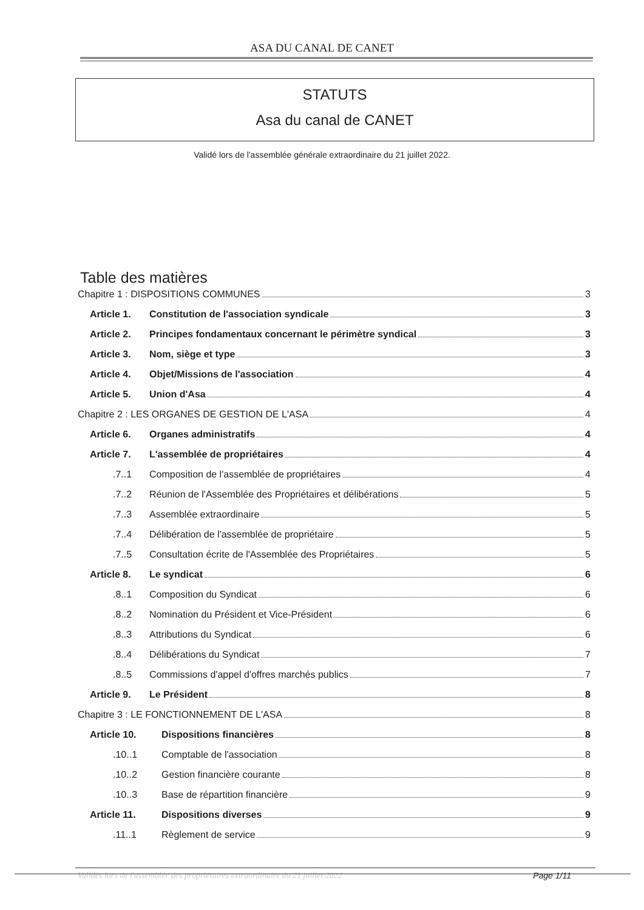ASA DU CANAL DE CANET
STATUTS
Asa du canal de CANET
Validé lors de l'assemblée générale extraordinaire du 21 juillet 2022.
Table des matières
Chapitre 1 : DISPOSITIONS COMMUNES 3
Article 1. Constitution de l'association syndicale 3
Article 2. Principes fondamentaux concernant le périmètre syndical 3
Article 3. Nom, siège et type 3
Article 4. Objet/Missions de l'association 4
Article 5. Union d'Asa 4
Chapitre 2 : LES ORGANES DE GESTION DE L'ASA 4
Article 6. Organes administratifs 4
Article 7. L'assemblée de propriétaires 4
.7..1 Composition de l'assemblée de propriétaires 4
.7..2 Réunion de l'Assemblée des Propriétaires et délibérations 5
.7..3 Assemblée extraordinaire 5
.7..4 Délibération de l'assemblée de propriétaire 5
.7..5 Consultation écrite de l'Assemblée des Propriétaires 5
Article 8. Le syndicat 6
.8..1 Composition du Syndicat 6
.8..2 Nomination du Président et Vice-Président 6
.8..3 Attributions du Syndicat 6
.8..4 Délibérations du Syndicat 7
.8..5 Commissions d'appel d'offres marchés publics 7
Article 9. Le Président 8
Chapitre 3 : LE FONCTIONNEMENT DE L'ASA 8
Article 10. Dispositions financières 8
.10..1 Comptable de l'association 8
.10..2 Gestion financière courante 8
.10..3 Base de répartition financière 9
Article 11. Dispositions diverses 9
.11..1 Règlement de service 9
Validés lors de l'assemblée des propriétaires extraordinaire du 21 juillet 2022 Page 1/11